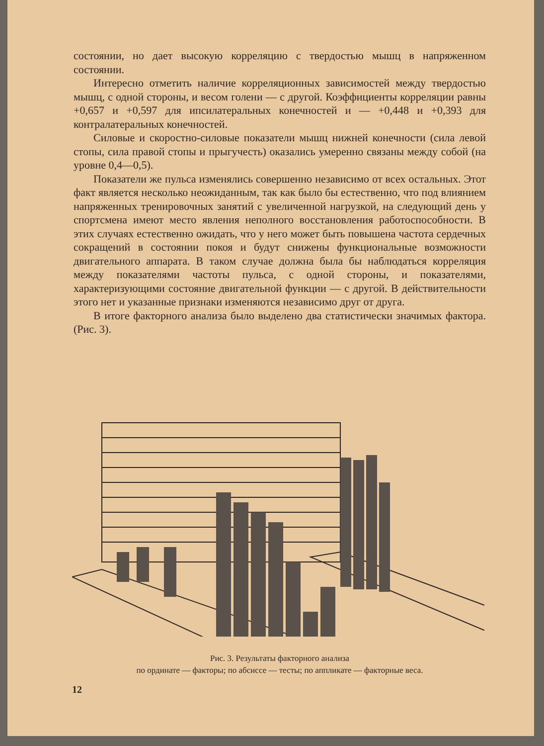состоянии, но дает высокую корреляцию с твердостью мышц в напряженном состоянии.
Интересно отметить наличие корреляционных зависимостей между твердостью мышц, с одной стороны, и весом голени — с другой. Коэффициенты корреляции равны +0,657 и +0,597 для ипсилатеральных конечностей и — +0,448 и +0,393 для контралатеральных конечностей.
Силовые и скоростно-силовые показатели мышц нижней конечности (сила левой стопы, сила правой стопы и прыгучесть) оказались умеренно связаны между собой (на уровне 0,4—0,5).
Показатели же пульса изменялись совершенно независимо от всех остальных. Этот факт является несколько неожиданным, так как было бы естественно, что под влиянием напряженных тренировочных занятий с увеличенной нагрузкой, на следующий день у спортсмена имеют место явления неполного восстановления работоспособности. В этих случаях естественно ожидать, что у него может быть повышена частота сердечных сокращений в состоянии покоя и будут снижены функциональные возможности двигательного аппарата. В таком случае должна была бы наблюдаться корреляция между показателями частоты пульса, с одной стороны, и показателями, характеризующими состояние двигательной функции — с другой. В действительности этого нет и указанные признаки изменяются независимо друг от друга.
В итоге факторного анализа было выделено два статистически значимых фактора. (Рис. 3).
Рис. 3. Результаты факторного анализа
по ординате — факторы; по абсиссе — тесты; по аппликате — факторные веса.
12